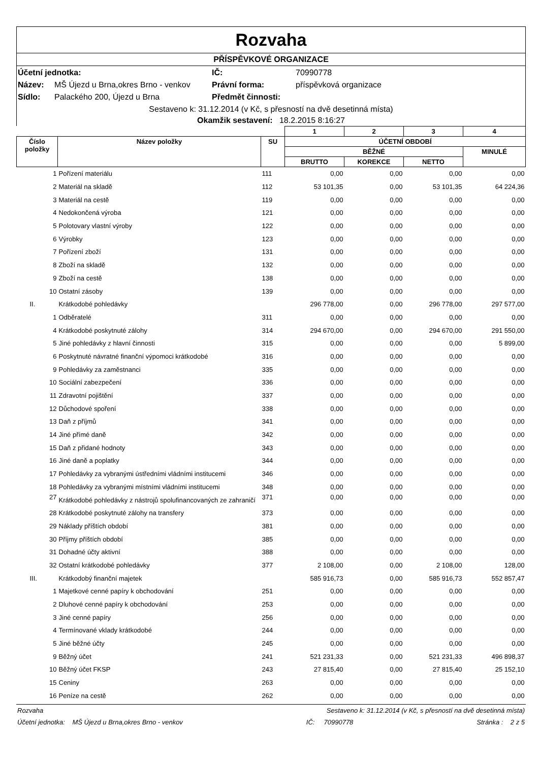Rozvaha
PŘÍSPĚVKOVÉ ORGANIZACE
Účetní jednotka: IČ: 70990778 Název: MŠ Újezd u Brna,okres Brno - venkov Právní forma: příspěvková organizace Sídlo: Palackého 200, Újezd u Brna Předmět činnosti:
Sestaveno k: 31.12.2014 (v Kč, s přesností na dvě desetinná místa)
Okamžik sestavení: 18.2.2015 8:16:27
| | | | 1 | 2 | 3 | 4 |
| --- | --- | --- | --- | --- | --- | --- |
| Číslo položky | Název položky | SU | ÚČETNÍ OBDOBÍ | | | |
| | | | BĚŽNÉ | | | MINULÉ |
| | | | BRUTTO | KOREKCE | NETTO | |
| 1 | Pořízení materiálu | 111 | 0,00 | 0,00 | 0,00 | 0,00 |
| 2 | Materiál na skladě | 112 | 53 101,35 | 0,00 | 53 101,35 | 64 224,36 |
| 3 | Materiál na cestě | 119 | 0,00 | 0,00 | 0,00 | 0,00 |
| 4 | Nedokončená výroba | 121 | 0,00 | 0,00 | 0,00 | 0,00 |
| 5 | Polotovary vlastní výroby | 122 | 0,00 | 0,00 | 0,00 | 0,00 |
| 6 | Výrobky | 123 | 0,00 | 0,00 | 0,00 | 0,00 |
| 7 | Pořízení zboží | 131 | 0,00 | 0,00 | 0,00 | 0,00 |
| 8 | Zboží na skladě | 132 | 0,00 | 0,00 | 0,00 | 0,00 |
| 9 | Zboží na cestě | 138 | 0,00 | 0,00 | 0,00 | 0,00 |
| 10 | Ostatní zásoby | 139 | 0,00 | 0,00 | 0,00 | 0,00 |
| II. | Krátkodobé pohledávky | | 296 778,00 | 0,00 | 296 778,00 | 297 577,00 |
| 1 | Odběratelé | 311 | 0,00 | 0,00 | 0,00 | 0,00 |
| 4 | Krátkodobé poskytnuté zálohy | 314 | 294 670,00 | 0,00 | 294 670,00 | 291 550,00 |
| 5 | Jiné pohledávky z hlavní činnosti | 315 | 0,00 | 0,00 | 0,00 | 5 899,00 |
| 6 | Poskytnuté návratné finanční výpomoci krátkodobé | 316 | 0,00 | 0,00 | 0,00 | 0,00 |
| 9 | Pohledávky za zaměstnanci | 335 | 0,00 | 0,00 | 0,00 | 0,00 |
| 10 | Sociální zabezpečení | 336 | 0,00 | 0,00 | 0,00 | 0,00 |
| 11 | Zdravotní pojištění | 337 | 0,00 | 0,00 | 0,00 | 0,00 |
| 12 | Důchodové spoření | 338 | 0,00 | 0,00 | 0,00 | 0,00 |
| 13 | Daň z příjmů | 341 | 0,00 | 0,00 | 0,00 | 0,00 |
| 14 | Jiné přímé daně | 342 | 0,00 | 0,00 | 0,00 | 0,00 |
| 15 | Daň z přidané hodnoty | 343 | 0,00 | 0,00 | 0,00 | 0,00 |
| 16 | Jiné daně a poplatky | 344 | 0,00 | 0,00 | 0,00 | 0,00 |
| 17 | Pohledávky za vybranými ústředními vládními institucemi | 346 | 0,00 | 0,00 | 0,00 | 0,00 |
| 18 | Pohledávky za vybranými místními vládními institucemi | 348 | 0,00 | 0,00 | 0,00 | 0,00 |
| 27 | Krátkodobé pohledávky z nástrojů spolufinancovaných ze zahraničí | 371 | 0,00 | 0,00 | 0,00 | 0,00 |
| 28 | Krátkodobé poskytnuté zálohy na transfery | 373 | 0,00 | 0,00 | 0,00 | 0,00 |
| 29 | Náklady příštích období | 381 | 0,00 | 0,00 | 0,00 | 0,00 |
| 30 | Příjmy příštích období | 385 | 0,00 | 0,00 | 0,00 | 0,00 |
| 31 | Dohadné účty aktivní | 388 | 0,00 | 0,00 | 0,00 | 0,00 |
| 32 | Ostatní krátkodobé pohledávky | 377 | 2 108,00 | 0,00 | 2 108,00 | 128,00 |
| III. | Krátkodobý finanční majetek | | 585 916,73 | 0,00 | 585 916,73 | 552 857,47 |
| 1 | Majetkové cenné papíry k obchodování | 251 | 0,00 | 0,00 | 0,00 | 0,00 |
| 2 | Dluhové cenné papíry k obchodování | 253 | 0,00 | 0,00 | 0,00 | 0,00 |
| 3 | Jiné cenné papíry | 256 | 0,00 | 0,00 | 0,00 | 0,00 |
| 4 | Termínované vklady krátkodobé | 244 | 0,00 | 0,00 | 0,00 | 0,00 |
| 5 | Jiné běžné účty | 245 | 0,00 | 0,00 | 0,00 | 0,00 |
| 9 | Běžný účet | 241 | 521 231,33 | 0,00 | 521 231,33 | 496 898,37 |
| 10 | Běžný účet FKSP | 243 | 27 815,40 | 0,00 | 27 815,40 | 25 152,10 |
| 15 | Ceniny | 263 | 0,00 | 0,00 | 0,00 | 0,00 |
| 16 | Peníze na cestě | 262 | 0,00 | 0,00 | 0,00 | 0,00 |
Rozvaha Sestaveno k: 31.12.2014 (v Kč, s přesností na dvě desetinná místa)
Účetní jednotka: MŠ Újezd u Brna,okres Brno - venkov IČ: 70990778 Stránka : 2 z 5